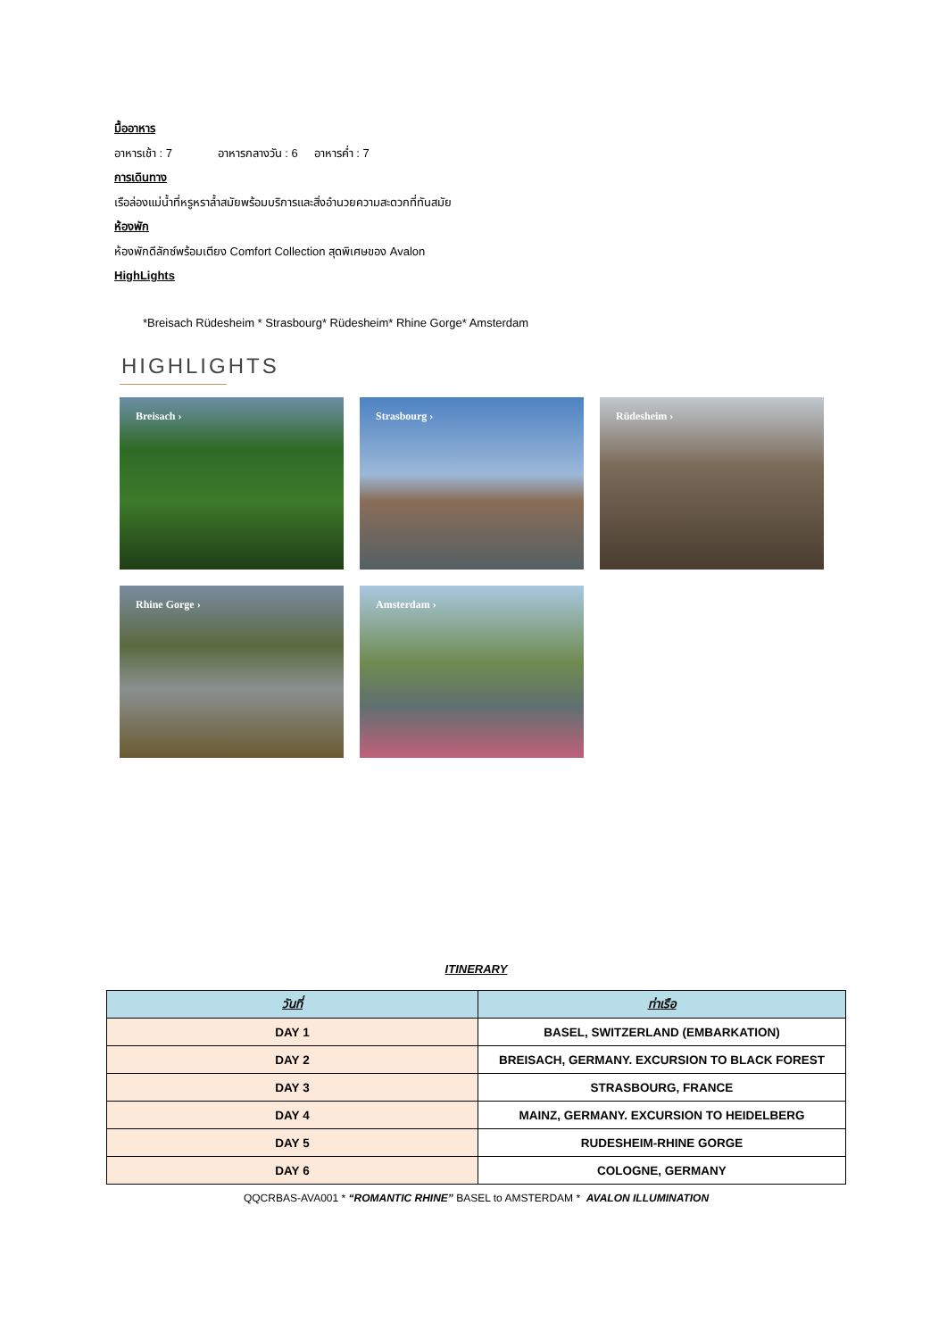มื้ออาหาร
อาหารเช้า : 7 อาหารกลางวัน : 6 อาหารค่ำ : 7
การเดินทาง
เรือล่องแม่น้ำที่หรูหราล้ำสมัยพร้อมบริการและสิ่งอำนวยความสะดวกที่ทันสมัย
ห้องพัก
ห้องพักดีลักซ์พร้อมเตียง Comfort Collection สุดพิเศษของ Avalon
HighLights
*Breisach Rüdesheim * Strasbourg* Rüdesheim* Rhine Gorge* Amsterdam
HIGHLIGHTS
Breisach ›
Strasbourg ›
Rüdesheim ›
Rhine Gorge ›
Amsterdam ›
ITINERARY
| วันที่ | ท่าเรือ |
| --- | --- |
| DAY 1 | BASEL, SWITZERLAND (EMBARKATION) |
| DAY 2 | BREISACH, GERMANY. EXCURSION TO BLACK FOREST |
| DAY 3 | STRASBOURG, FRANCE |
| DAY 4 | MAINZ, GERMANY. EXCURSION TO HEIDELBERG |
| DAY 5 | RUDESHEIM-RHINE GORGE |
| DAY 6 | COLOGNE, GERMANY |
QQCRBAS-AVA001 * “ROMANTIC RHINE” BASEL to AMSTERDAM * AVALON ILLUMINATION